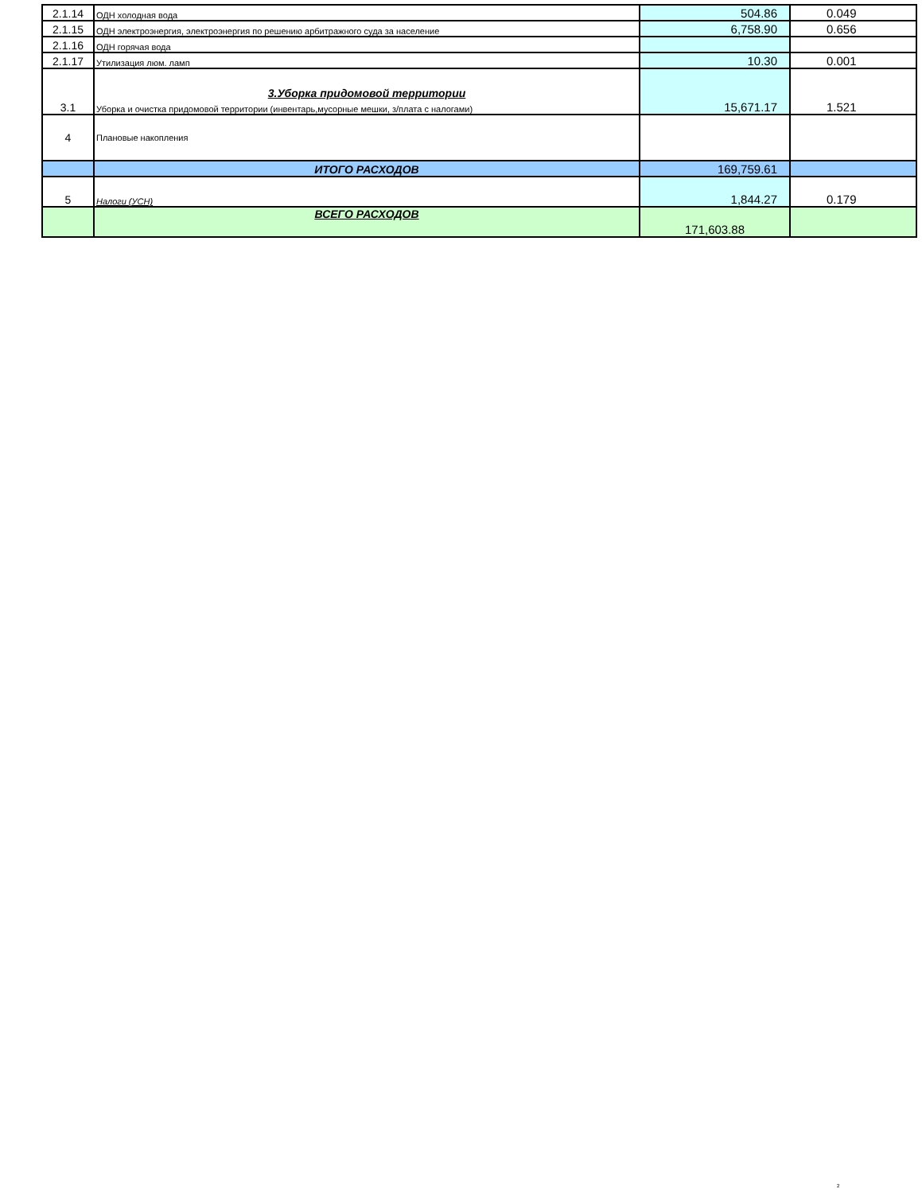| 2.1.14 | ОДН холодная вода | 504.86 | 0.049 |
| 2.1.15 | ОДН электроэнергия, электроэнергия по решению арбитражного суда за население | 6,758.90 | 0.656 |
| 2.1.16 | ОДН горячая вода | | |
| 2.1.17 | Утилизация люм. ламп | 10.30 | 0.001 |
| 3.1 | 3.Уборка придомовой территории Уборка и очистка придомовой территории (инвентарь,мусорные мешки, з/плата с налогами) | 15,671.17 | 1.521 |
| 4 | Плановые накопления | | |
| | ИТОГО РАСХОДОВ | 169,759.61 | |
| 5 | Налоги (УСН) | 1,844.27 | 0.179 |
| | ВСЕГО РАСХОДОВ | 171,603.88 | |
2